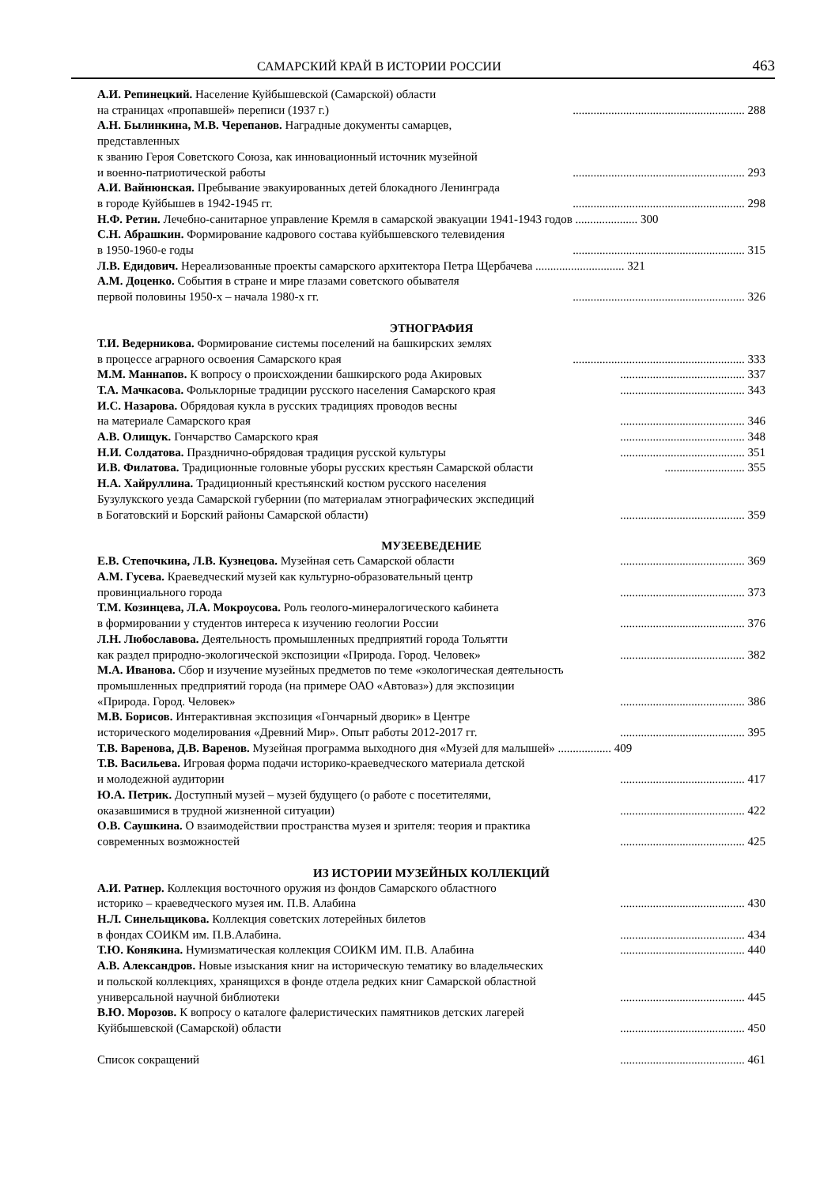САМАРСКИЙ КРАЙ В ИСТОРИИ РОССИИ 463
А.И. Репинецкий. Население Куйбышевской (Самарской) области
на страницах «пропавшей» переписи (1937 г.)
.......................................................... 288
А.Н. Былинкина, М.В. Черепанов. Наградные документы самарцев, представленных
к званию Героя Советского Союза, как инновационный источник музейной
и военно-патриотической работы
.......................................................... 293
А.И. Вайнюнская. Пребывание эвакуированных детей блокадного Ленинграда
в городе Куйбышев в 1942-1945 гг.
.......................................................... 298
Н.Ф. Ретин. Лечебно-санитарное управление Кремля в самарской эвакуации 1941-1943 годов ..................... 300
С.Н. Абрашкин. Формирование кадрового состава куйбышевского телевидения
в 1950-1960-е годы
.......................................................... 315
Л.В. Едидович. Нереализованные проекты самарского архитектора Петра Щербачева .............................. 321
А.М. Доценко. События в стране и мире глазами советского обывателя
первой половины 1950-х – начала 1980-х гг.
.......................................................... 326
ЭТНОГРАФИЯ
Т.И. Ведерникова. Формирование системы поселений на башкирских землях
в процессе аграрного освоения Самарского края
.......................................................... 333
М.М. Маннапов. К вопросу о происхождении башкирского рода Акировых
.......................................... 337
Т.А. Мачкасова. Фольклорные традиции русского населения Самарского края
.......................................... 343
И.С. Назарова. Обрядовая кукла в русских традициях проводов весны
на материале Самарского края
.......................................... 346
А.В. Олищук. Гончарство Самарского края
.......................................... 348
Н.И. Солдатова. Празднично-обрядовая традиция русской культуры
.......................................... 351
И.В. Филатова. Традиционные головные уборы русских крестьян Самарской области
........................... 355
Н.А. Хайруллина. Традиционный крестьянский костюм русского населения
Бузулукского уезда Самарской губернии (по материалам этнографических экспедиций
в Богатовский и Борский районы Самарской области)
.......................................... 359
МУЗЕЕВЕДЕНИЕ
Е.В. Степочкина, Л.В. Кузнецова. Музейная сеть Самарской области
.......................................... 369
А.М. Гусева. Краеведческий музей как культурно-образовательный центр
провинциального города
.......................................... 373
Т.М. Козинцева, Л.А. Мокроусова. Роль геолого-минералогического кабинета
в формировании у студентов интереса к изучению геологии России
.......................................... 376
Л.Н. Любославова. Деятельность промышленных предприятий города Тольятти
как раздел природно-экологической экспозиции «Природа. Город. Человек»
.......................................... 382
М.А. Иванова. Сбор и изучение музейных предметов по теме «экологическая деятельность
промышленных предприятий города (на примере ОАО «Автоваз») для экспозиции
«Природа. Город. Человек»
.......................................... 386
М.В. Борисов. Интерактивная экспозиция «Гончарный дворик» в Центре
исторического моделирования «Древний Мир». Опыт работы 2012-2017 гг.
.......................................... 395
Т.В. Варенова, Д.В. Варенов. Музейная программа выходного дня «Музей для малышей» .................. 409
Т.В. Васильева. Игровая форма подачи историко-краеведческого материала детской
и молодежной аудитории
.......................................... 417
Ю.А. Петрик. Доступный музей – музей будущего (о работе с посетителями,
оказавшимися в трудной жизненной ситуации)
.......................................... 422
О.В. Саушкина. О взаимодействии пространства музея и зрителя: теория и практика
современных возможностей
.......................................... 425
ИЗ ИСТОРИИ МУЗЕЙНЫХ КОЛЛЕКЦИЙ
А.И. Ратнер. Коллекция восточного оружия из фондов Самарского областного
историко – краеведческого музея им. П.В. Алабина
.......................................... 430
Н.Л. Синельщикова. Коллекция советских лотерейных билетов
в фондах СОИКМ им. П.В.Алабина.
.......................................... 434
Т.Ю. Конякина. Нумизматическая коллекция СОИКМ ИМ. П.В. Алабина
.......................................... 440
А.В. Александров. Новые изыскания книг на историческую тематику во владельческих
и польской коллекциях, хранящихся в фонде отдела редких книг Самарской областной
универсальной научной библиотеки
.......................................... 445
В.Ю. Морозов. К вопросу о каталоге фалеристических памятников детских лагерей
Куйбышевской (Самарской) области
.......................................... 450
Список сокращений
.......................................... 461